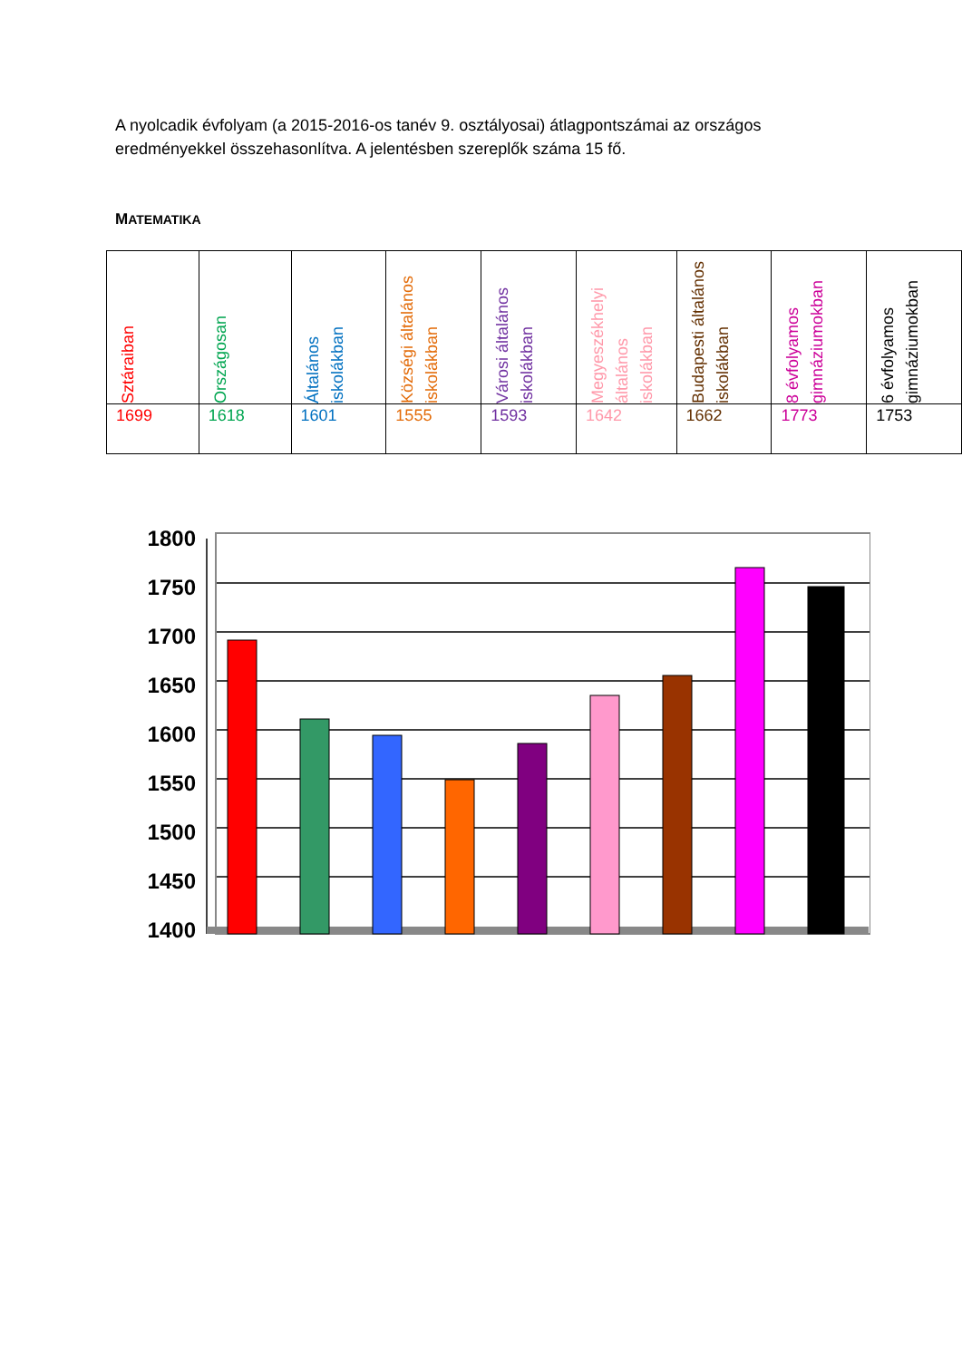A nyolcadik évfolyam (a 2015-2016-os tanév 9. osztályosai) átlagpontszámai az országos eredményekkel összehasonlítva. A jelentésben szereplők száma 15 fő.
MATEMATIKA
| Sztáraiban | Országosan | Általános iskolákban | Községi általános iskolákban | Városi általános iskolákban | Megyeszékhelyi általános iskolákban | Budapesti általános iskolákban | 8 évfolyamos gimnáziumokban | 6 évfolyamos gimnáziumokban |
| 1699 | 1618 | 1601 | 1555 | 1593 | 1642 | 1662 | 1773 | 1753 |
1800
1750
1700
1650
1600
1550
1500
1450
1400